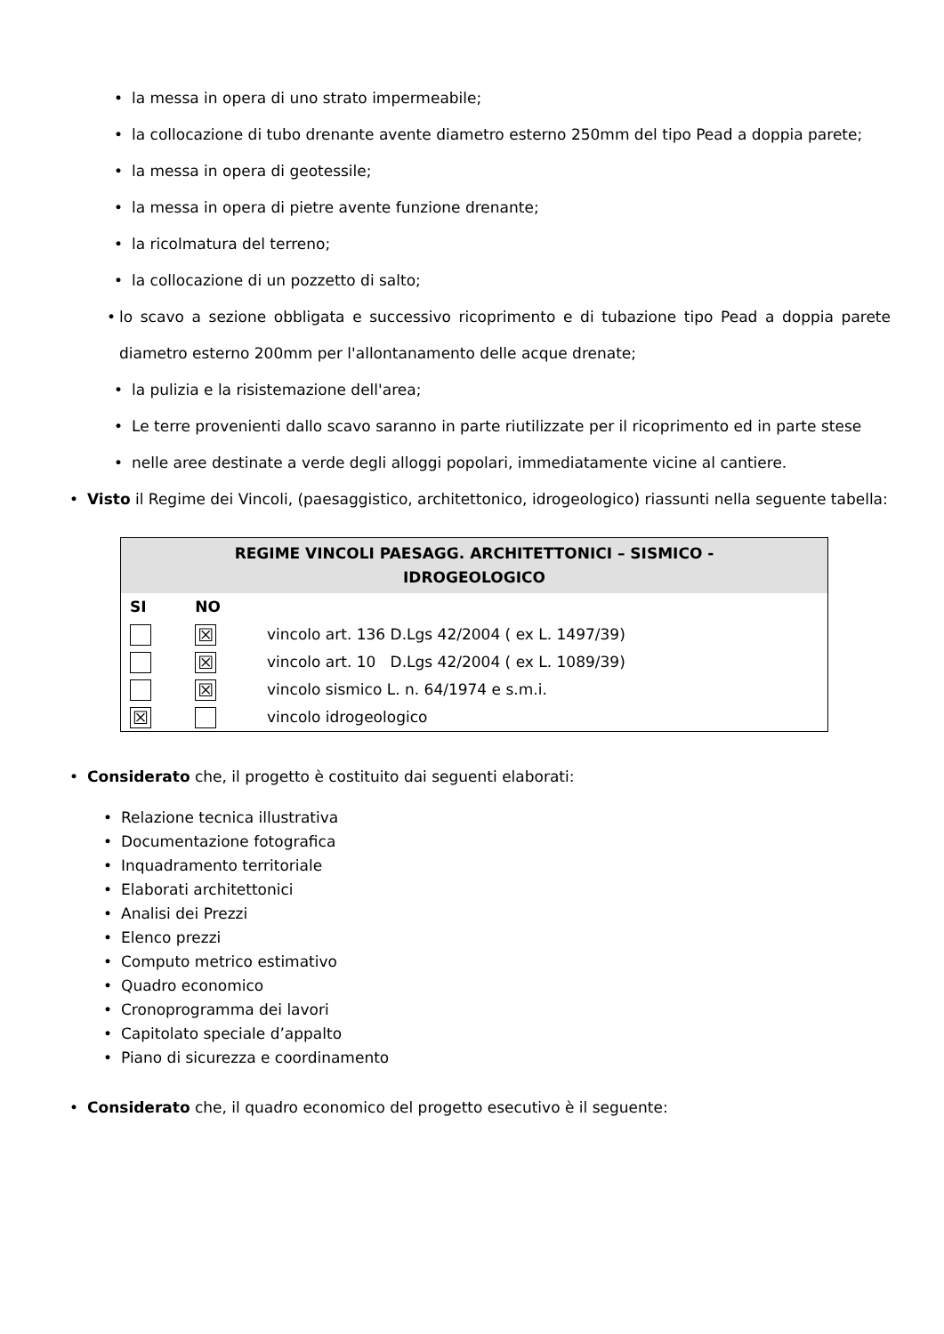• la messa in opera di uno strato impermeabile;
• la collocazione di tubo drenante avente diametro esterno 250mm del tipo Pead a doppia parete;
• la messa in opera di geotessile;
• la messa in opera di pietre avente funzione drenante;
• la ricolmatura del terreno;
• la collocazione di un pozzetto di salto;
• lo scavo a sezione obbligata e successivo ricoprimento e di tubazione tipo Pead a doppia parete diametro esterno 200mm per l'allontanamento delle acque drenate;
• la pulizia e la risistemazione dell'area;
• Le terre provenienti dallo scavo saranno in parte riutilizzate per il ricoprimento ed in parte stese
• nelle aree destinate a verde degli alloggi popolari, immediatamente vicine al cantiere.
• Visto il Regime dei Vincoli, (paesaggistico, architettonico, idrogeologico) riassunti nella seguente tabella:
| REGIME VINCOLI PAESAGG. ARCHITETTONICI – SISMICO - IDROGEOLOGICO | | |
| --- | --- | --- |
| SI | NO | |
| | ☒ | vincolo art. 136 D.Lgs 42/2004 ( ex L. 1497/39) |
| | ☒ | vincolo art. 10 D.Lgs 42/2004 ( ex L. 1089/39) |
| | ☒ | vincolo sismico L. n. 64/1974 e s.m.i. |
| ☒ | | vincolo idrogeologico |
• Considerato che, il progetto è costituito dai seguenti elaborati:
• Relazione tecnica illustrativa
• Documentazione fotografica
• Inquadramento territoriale
• Elaborati architettonici
• Analisi dei Prezzi
• Elenco prezzi
• Computo metrico estimativo
• Quadro economico
• Cronoprogramma dei lavori
• Capitolato speciale d’appalto
• Piano di sicurezza e coordinamento
• Considerato che, il quadro economico del progetto esecutivo è il seguente: